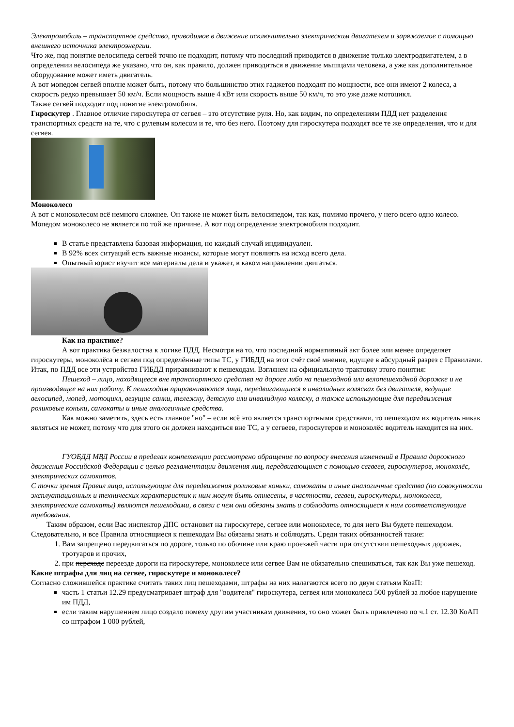Электромобиль – транспортное средство, приводимое в движение исключительно электрическим двигателем и заряжаемое с помощью внешнего источника электроэнергии.
Что же, под понятие велосипеда сегвей точно не подходит, потому что последний приводится в движение только электродвигателем, а в определении велосипеда же указано, что он, как правило, должен приводиться в движение мышцами человека, а уже как дополнительное оборудование может иметь двигатель.
А вот мопедом сегвей вполне может быть, потому что большинство этих гаджетов подходят по мощности, все они имеют 2 колеса, а скорость редко превышает 50 км/ч. Если мощность выше 4 кВт или скорость выше 50 км/ч, то это уже даже мотоцикл.
Также сегвей подходит под понятие электромобиля.
Гироскутер . Главное отличие гироскутера от сегвея – это отсутствие руля. Но, как видим, по определениям ПДД нет разделения транспортных средств на те, что с рулевым колесом и те, что без него. Поэтому для гироскутера подходят все те же определения, что и для сегвея.
Моноколесо
А вот с моноколесом всё немного сложнее. Он также не может быть велосипедом, так как, помимо прочего, у него всего одно колесо. Мопедом моноколесо не является по той же причине. А вот под определение электромобиля подходит.
В статье представлена базовая информация, но каждый случай индивидуален.
В 92% всех ситуаций есть важные нюансы, которые могут повлиять на исход всего дела.
Опытный юрист изучит все материалы дела и укажет, в каком направлении двигаться.
Как на практике?
А вот практика безжалостна к логике ПДД. Несмотря на то, что последний нормативный акт более или менее определяет гироскутеры, моноколёса и сегвеи под определённые типы ТС, у ГИБДД на этот счёт своё мнение, идущее в абсурдный разрез с Правилами.
Итак, по ПДД все эти устройства ГИБДД приравнивают к пешеходам. Взглянем на официальную трактовку этого понятия:
Пешеход – лицо, находящееся вне транспортного средства на дороге либо на пешеходной или велопешеходной дорожке и не производящее на них работу. К пешеходам приравниваются лица, передвигающиеся в инвалидных колясках без двигателя, ведущие велосипед, мопед, мотоцикл, везущие санки, тележку, детскую или инвалидную коляску, а также использующие для передвижения роликовые коньки, самокаты и иные аналогичные средства.
Как можно заметить, здесь есть главное "но" – если всё это является транспортными средствами, то пешеходом их водитель никак являться не может, потому что для этого он должен находиться вне ТС, а у сегвеев, гироскутеров и моноколёс водитель находится на них.
ГУОБДД МВД России в пределах компетенции рассмотрено обращение по вопросу внесения изменений в Правила дорожного движения Российской Федерации с целью регламентации движения лиц, передвигающихся с помощью сегвеев, гироскутеров, моноколёс, электрических самокатов.
С точки зрения Правил лица, использующие для передвижения роликовые коньки, самокаты и иные аналогичные средства (по совокупности эксплуатационных и технических характеристик к ним могут быть отнесены, в частности, сегвеи, гироскутеры, моноколеса, электрические самокаты) являются пешеходами, в связи с чем они обязаны знать и соблюдать относящиеся к ним соответствующие требования.
Таким образом, если Вас инспектор ДПС остановит на гироскутере, сегвее или моноколесе, то для него Вы будете пешеходом. Следовательно, и все Правила относящиеся к пешеходам Вы обязаны знать и соблюдать. Среди таких обязанностей такие:
1. Вам запрещено передвигаться по дороге, только по обочине или краю проезжей части при отсутствии пешеходных дорожек, тротуаров и прочих,
2. при переходе переезде дороги на гироскутере, моноколесе или сегвее Вам не обязательно спешиваться, так как Вы уже пешеход.
Какие штрафы для лиц на сегвее, гироскутере и моноколесе?
Согласно сложившейся практике считать таких лиц пешеходами, штрафы на них налагаются всего по двум статьям КоаП:
часть 1 статьи 12.29 предусматривает штраф для "водителя" гироскутера, сегвея или моноколеса 500 рублей за любое нарушение им ПДД,
если таким нарушением лицо создало помеху другим участникам движения, то оно может быть привлечено по ч.1 ст. 12.30 КоАП со штрафом 1 000 рублей,